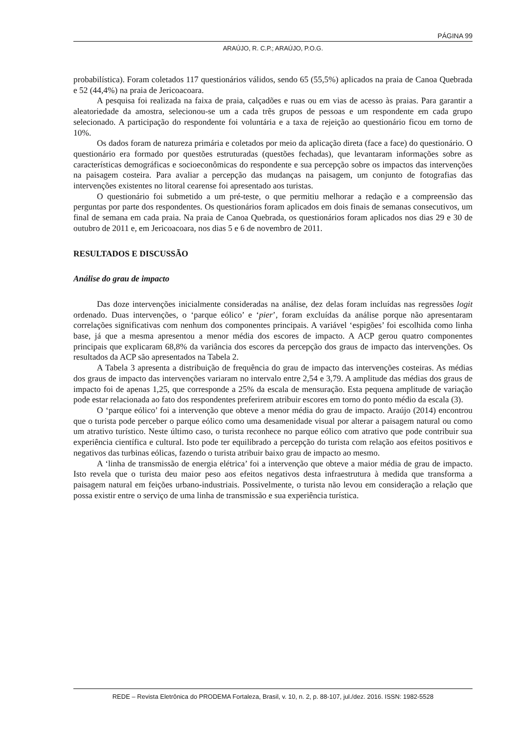PÁGINA 99
ARAÚJO, R. C.P.; ARAÚJO, P.O.G.
probabilística). Foram coletados 117 questionários válidos, sendo 65 (55,5%) aplicados na praia de Canoa Quebrada e 52 (44,4%) na praia de Jericoacoara.
A pesquisa foi realizada na faixa de praia, calçadões e ruas ou em vias de acesso às praias. Para garantir a aleatoriedade da amostra, selecionou-se um a cada três grupos de pessoas e um respondente em cada grupo selecionado. A participação do respondente foi voluntária e a taxa de rejeição ao questionário ficou em torno de 10%.
Os dados foram de natureza primária e coletados por meio da aplicação direta (face a face) do questionário. O questionário era formado por questões estruturadas (questões fechadas), que levantaram informações sobre as características demográficas e socioeconômicas do respondente e sua percepção sobre os impactos das intervenções na paisagem costeira. Para avaliar a percepção das mudanças na paisagem, um conjunto de fotografias das intervenções existentes no litoral cearense foi apresentado aos turistas.
O questionário foi submetido a um pré-teste, o que permitiu melhorar a redação e a compreensão das perguntas por parte dos respondentes. Os questionários foram aplicados em dois finais de semanas consecutivos, um final de semana em cada praia. Na praia de Canoa Quebrada, os questionários foram aplicados nos dias 29 e 30 de outubro de 2011 e, em Jericoacoara, nos dias 5 e 6 de novembro de 2011.
RESULTADOS E DISCUSSÃO
Análise do grau de impacto
Das doze intervenções inicialmente consideradas na análise, dez delas foram incluídas nas regressões logit ordenado. Duas intervenções, o ‘parque eólico’ e ‘pier’, foram excluídas da análise porque não apresentaram correlações significativas com nenhum dos componentes principais. A variável ‘espigões’ foi escolhida como linha base, já que a mesma apresentou a menor média dos escores de impacto. A ACP gerou quatro componentes principais que explicaram 68,8% da variância dos escores da percepção dos graus de impacto das intervenções. Os resultados da ACP são apresentados na Tabela 2.
A Tabela 3 apresenta a distribuição de frequência do grau de impacto das intervenções costeiras. As médias dos graus de impacto das intervenções variaram no intervalo entre 2,54 e 3,79. A amplitude das médias dos graus de impacto foi de apenas 1,25, que corresponde a 25% da escala de mensuração. Esta pequena amplitude de variação pode estar relacionada ao fato dos respondentes preferirem atribuir escores em torno do ponto médio da escala (3).
O ‘parque eólico’ foi a intervenção que obteve a menor média do grau de impacto. Araújo (2014) encontrou que o turista pode perceber o parque eólico como uma desamenidade visual por alterar a paisagem natural ou como um atrativo turístico. Neste último caso, o turista reconhece no parque eólico com atrativo que pode contribuir sua experiência científica e cultural. Isto pode ter equilibrado a percepção do turista com relação aos efeitos positivos e negativos das turbinas eólicas, fazendo o turista atribuir baixo grau de impacto ao mesmo.
A ‘linha de transmissão de energia elétrica’ foi a intervenção que obteve a maior média de grau de impacto. Isto revela que o turista deu maior peso aos efeitos negativos desta infraestrutura à medida que transforma a paisagem natural em feições urbano-industriais. Possivelmente, o turista não levou em consideração a relação que possa existir entre o serviço de uma linha de transmissão e sua experiência turística.
REDE – Revista Eletrônica do PRODEMA Fortaleza, Brasil, v. 10, n. 2, p. 88-107, jul./dez. 2016. ISSN: 1982-5528